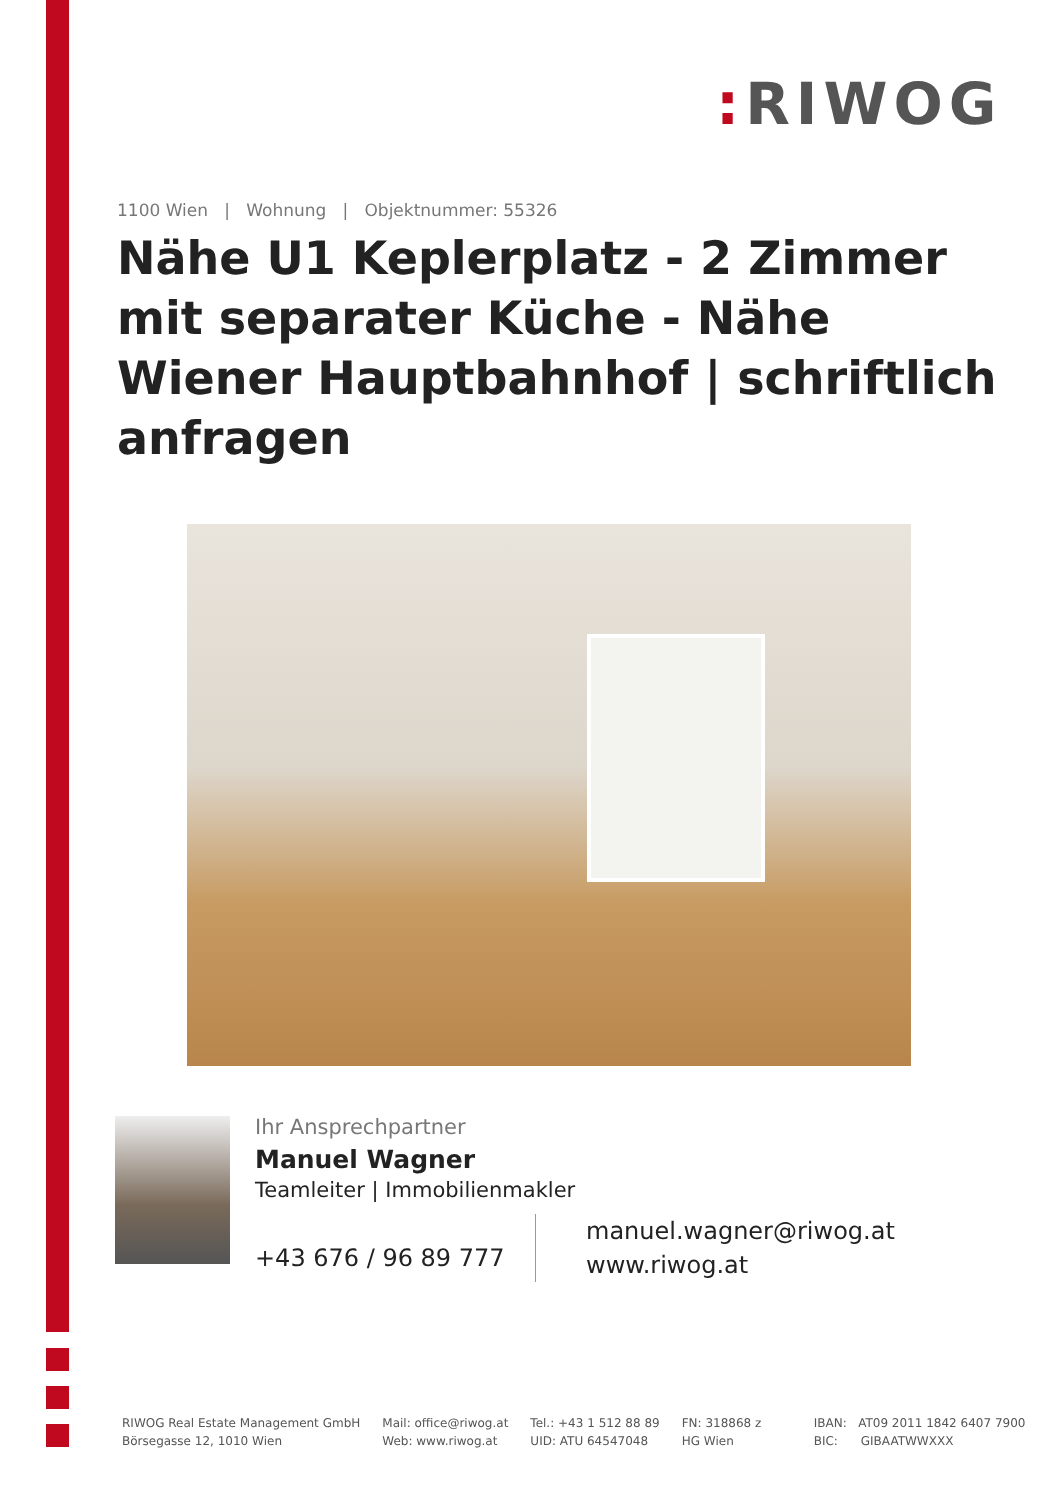: RIWOG
1100 Wien | Wohnung | Objektnummer: 55326
Nähe U1 Keplerplatz - 2 Zimmer mit separater Küche - Nähe Wiener Hauptbahnhof | schriftlich anfragen
Ihr Ansprechpartner
Manuel Wagner
Teamleiter | Immobilienmakler
+43 676 / 96 89 777
manuel.wagner@riwog.at
www.riwog.at
RIWOG Real Estate Management GmbH
Börsegasse 12, 1010 Wien
Mail: office@riwog.at
Web: www.riwog.at
Tel.: +43 1 512 88 89
UID: ATU 64547048
FN: 318868 z
HG Wien
IBAN: AT09 2011 1842 6407 7900
BIC: GIBAATWWXXX